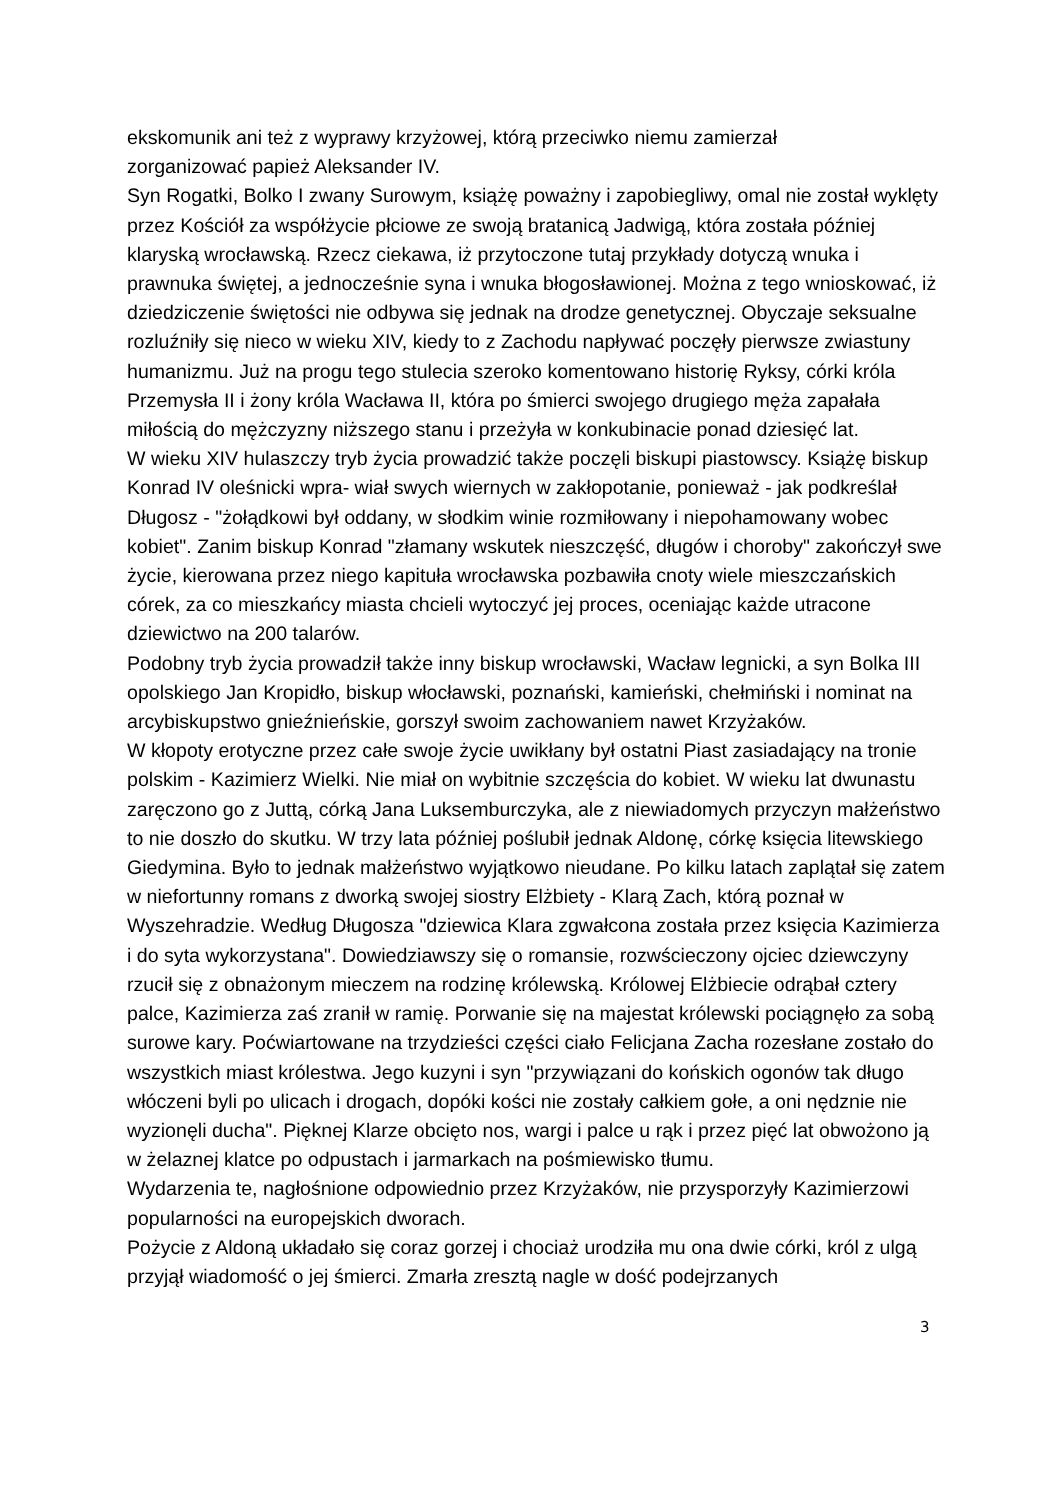ekskomunik ani też z wyprawy krzyżowej, którą przeciwko niemu zamierzał
zorganizować papież Aleksander IV.
Syn Rogatki, Bolko I zwany Surowym, książę poważny i zapobiegliwy, omal nie został wyklęty przez Kościół za współżycie płciowe ze swoją bratanicą Jadwigą, która została później klaryską wrocławską. Rzecz ciekawa, iż przytoczone tutaj przykłady dotyczą wnuka i prawnuka świętej, a jednocześnie syna i wnuka błogosławionej. Można z tego wnioskować, iż dziedziczenie świętości nie odbywa się jednak na drodze genetycznej. Obyczaje seksualne rozluźniły się nieco w wieku XIV, kiedy to z Zachodu napływać poczęły pierwsze zwiastuny humanizmu. Już na progu tego stulecia szeroko komentowano historię Ryksy, córki króla Przemysła II i żony króla Wacława II, która po śmierci swojego drugiego męża zapałała miłością do mężczyzny niższego stanu i przeżyła w konkubinacie ponad dziesięć lat.
W wieku XIV hulaszczy tryb życia prowadzić także poczęli biskupi piastowscy. Książę biskup Konrad IV oleśnicki wpra- wiał swych wiernych w zakłopotanie, ponieważ - jak podkreślał Długosz - "żołądkowi był oddany, w słodkim winie rozmiłowany i niepohamowany wobec kobiet". Zanim biskup Konrad "złamany wskutek nieszczęść, długów i choroby" zakończył swe życie, kierowana przez niego kapituła wrocławska pozbawiła cnoty wiele mieszczańskich córek, za co mieszkańcy miasta chcieli wytoczyć jej proces, oceniając każde utracone dziewictwo na 200 talarów.
Podobny tryb życia prowadził także inny biskup wrocławski, Wacław legnicki, a syn Bolka III opolskiego Jan Kropidło, biskup włocławski, poznański, kamieński, chełmiński i nominat na arcybiskupstwo gnieźnieńskie, gorszył swoim zachowaniem nawet Krzyżaków.
W kłopoty erotyczne przez całe swoje życie uwikłany był ostatni Piast zasiadający na tronie polskim - Kazimierz Wielki. Nie miał on wybitnie szczęścia do kobiet. W wieku lat dwunastu zaręczono go z Juttą, córką Jana Luksemburczyka, ale z niewiadomych przyczyn małżeństwo to nie doszło do skutku. W trzy lata później poślubił jednak Aldonę, córkę księcia litewskiego Giedymina. Było to jednak małżeństwo wyjątkowo nieudane. Po kilku latach zaplątał się zatem w niefortunny romans z dworką swojej siostry Elżbiety - Klarą Zach, którą poznał w Wyszehradzie. Według Długosza "dziewica Klara zgwałcona została przez księcia Kazimierza i do syta wykorzystana". Dowiedziawszy się o romansie, rozwścieczony ojciec dziewczyny rzucił się z obnażonym mieczem na rodzinę królewską. Królowej Elżbiecie odrąbał cztery palce, Kazimierza zaś zranił w ramię. Porwanie się na majestat królewski pociągnęło za sobą surowe kary. Poćwiartowane na trzydzieści części ciało Felicjana Zacha rozesłane zostało do wszystkich miast królestwa. Jego kuzyni i syn "przywiązani do końskich ogonów tak długo włóczeni byli po ulicach i drogach, dopóki kości nie zostały całkiem gołe, a oni nędznie nie wyzionęli ducha". Pięknej Klarze obcięto nos, wargi i palce u rąk i przez pięć lat obwożono ją w żelaznej klatce po odpustach i jarmarkach na pośmiewisko tłumu.
Wydarzenia te, nagłośnione odpowiednio przez Krzyżaków, nie przysporzyły Kazimierzowi popularności na europejskich dworach.
Pożycie z Aldoną układało się coraz gorzej i chociaż urodziła mu ona dwie córki, król z ulgą przyjął wiadomość o jej śmierci. Zmarła zresztą nagle w dość podejrzanych
3